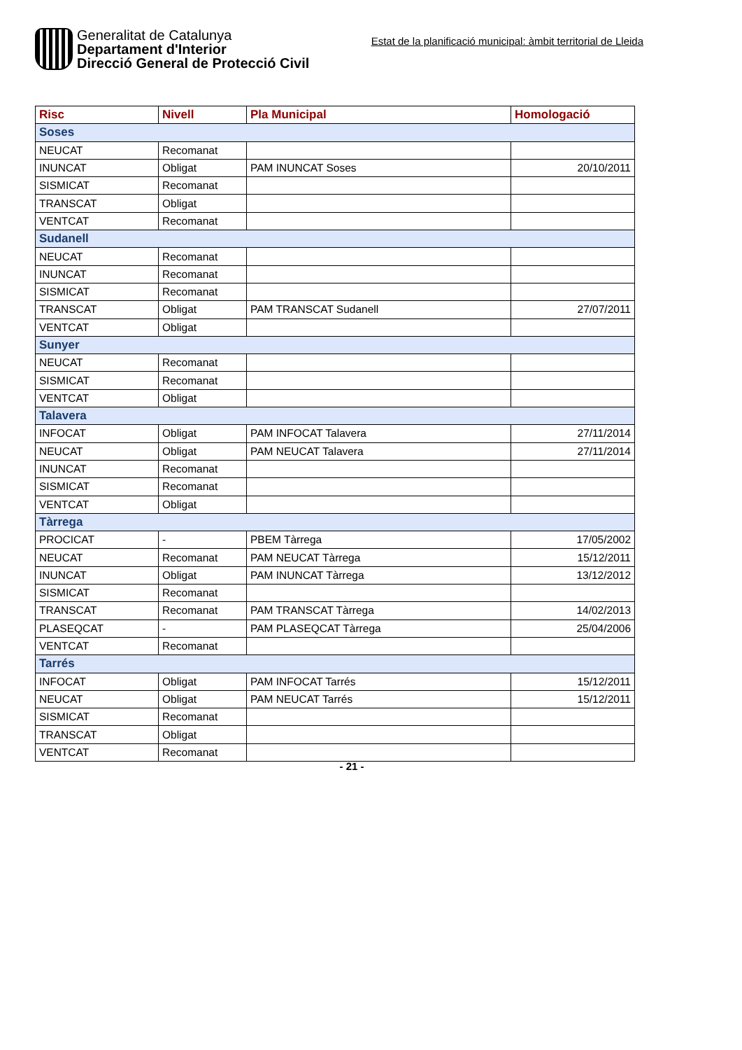Generalitat de Catalunya
Departament d'Interior
Direcció General de Protecció Civil
Estat de la planificació municipal: àmbit territorial de Lleida
| Risc | Nivell | Pla Municipal | Homologació |
| --- | --- | --- | --- |
| Soses | | | |
| NEUCAT | Recomanat | | |
| INUNCAT | Obligat | PAM INUNCAT Soses | 20/10/2011 |
| SISMICAT | Recomanat | | |
| TRANSCAT | Obligat | | |
| VENTCAT | Recomanat | | |
| Sudanell | | | |
| NEUCAT | Recomanat | | |
| INUNCAT | Recomanat | | |
| SISMICAT | Recomanat | | |
| TRANSCAT | Obligat | PAM TRANSCAT Sudanell | 27/07/2011 |
| VENTCAT | Obligat | | |
| Sunyer | | | |
| NEUCAT | Recomanat | | |
| SISMICAT | Recomanat | | |
| VENTCAT | Obligat | | |
| Talavera | | | |
| INFOCAT | Obligat | PAM INFOCAT Talavera | 27/11/2014 |
| NEUCAT | Obligat | PAM NEUCAT Talavera | 27/11/2014 |
| INUNCAT | Recomanat | | |
| SISMICAT | Recomanat | | |
| VENTCAT | Obligat | | |
| Tàrrega | | | |
| PROCICAT | - | PBEM Tàrrega | 17/05/2002 |
| NEUCAT | Recomanat | PAM NEUCAT Tàrrega | 15/12/2011 |
| INUNCAT | Obligat | PAM INUNCAT Tàrrega | 13/12/2012 |
| SISMICAT | Recomanat | | |
| TRANSCAT | Recomanat | PAM TRANSCAT Tàrrega | 14/02/2013 |
| PLASEQCAT | - | PAM PLASEQCAT Tàrrega | 25/04/2006 |
| VENTCAT | Recomanat | | |
| Tarrés | | | |
| INFOCAT | Obligat | PAM INFOCAT Tarrés | 15/12/2011 |
| NEUCAT | Obligat | PAM NEUCAT Tarrés | 15/12/2011 |
| SISMICAT | Recomanat | | |
| TRANSCAT | Obligat | | |
| VENTCAT | Recomanat | | |
- 21 -